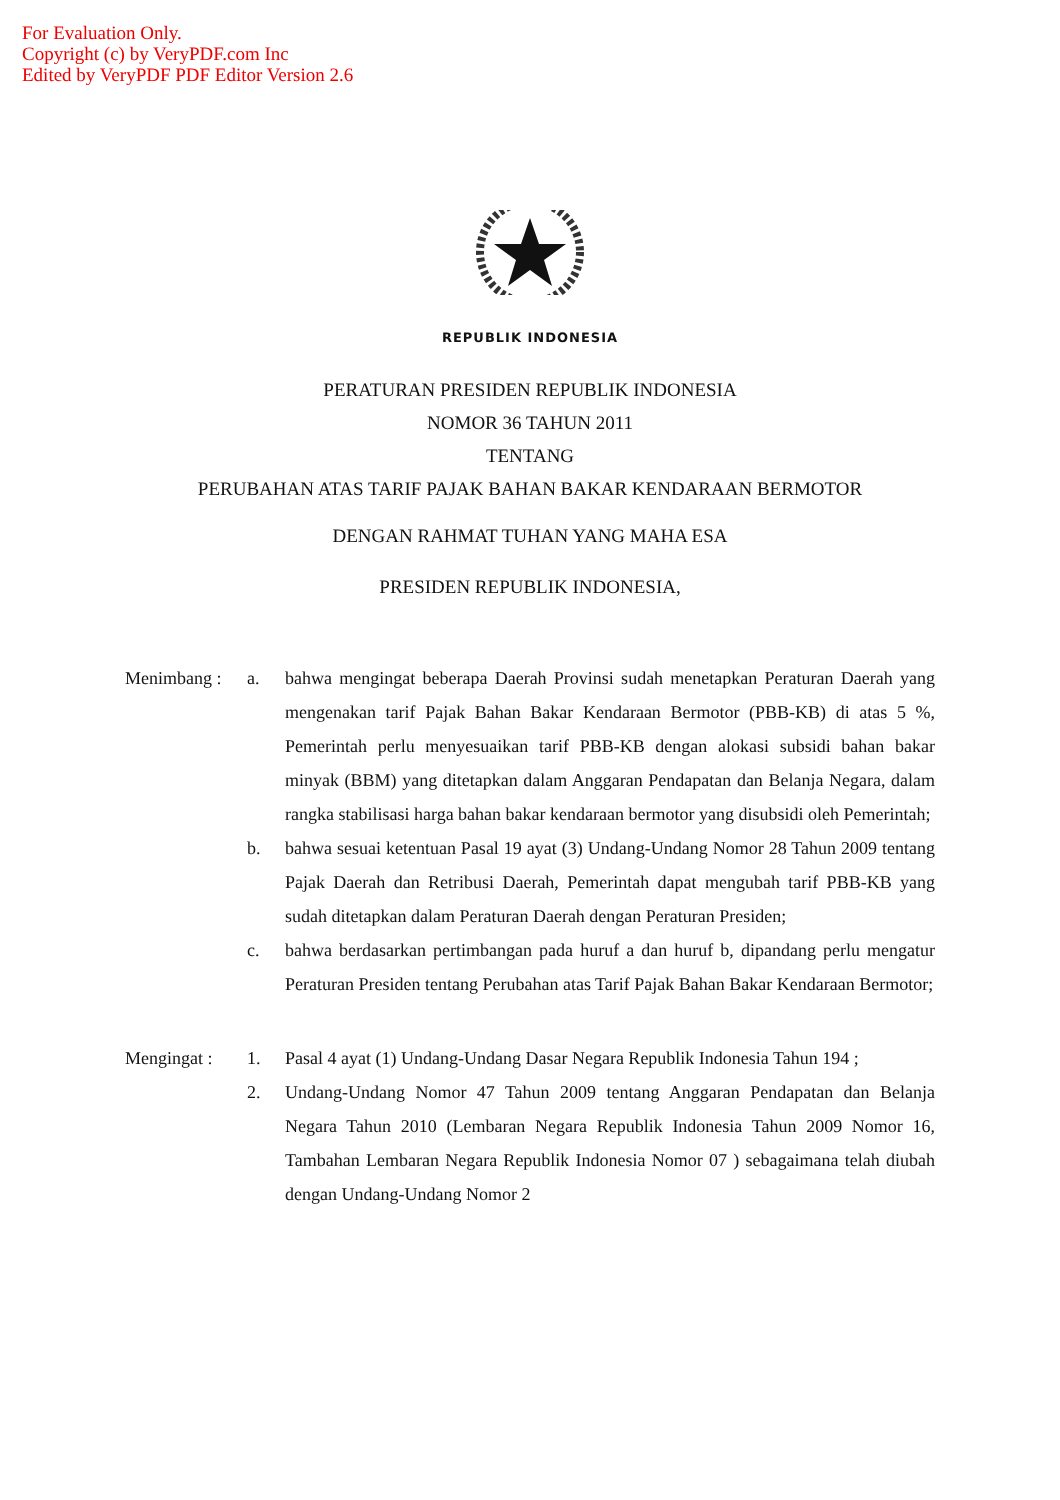For Evaluation Only.
Copyright (c) by VeryPDF.com Inc
Edited by VeryPDF PDF Editor Version 2.6
REPUBLIK INDONESIA
PERATURAN PRESIDEN REPUBLIK INDONESIA
NOMOR 36 TAHUN 2011
TENTANG
PERUBAHAN ATAS TARIF PAJAK BAHAN BAKAR KENDARAAN BERMOTOR
DENGAN RAHMAT TUHAN YANG MAHA ESA
PRESIDEN REPUBLIK INDONESIA,
Menimbang : a. bahwa mengingat beberapa Daerah Provinsi sudah menetapkan Peraturan Daerah yang mengenakan tarif Pajak Bahan Bakar Kendaraan Bermotor (PBB-KB) di atas 5 %, Pemerintah perlu menyesuaikan tarif PBB-KB dengan alokasi subsidi bahan bakar minyak (BBM) yang ditetapkan dalam Anggaran Pendapatan dan Belanja Negara, dalam rangka stabilisasi harga bahan bakar kendaraan bermotor yang disubsidi oleh Pemerintah;
b. bahwa sesuai ketentuan Pasal 19 ayat (3) Undang-Undang Nomor 28 Tahun 2009 tentang Pajak Daerah dan Retribusi Daerah, Pemerintah dapat mengubah tarif PBB-KB yang sudah ditetapkan dalam Peraturan Daerah dengan Peraturan Presiden;
c. bahwa berdasarkan pertimbangan pada huruf a dan huruf b, dipandang perlu mengatur Peraturan Presiden tentang Perubahan atas Tarif Pajak Bahan Bakar Kendaraan Bermotor;
Mengingat : 1. Pasal 4 ayat (1) Undang-Undang Dasar Negara Republik Indonesia Tahun 194 ;
2. Undang-Undang Nomor 47 Tahun 2009 tentang Anggaran Pendapatan dan Belanja Negara Tahun 2010 (Lembaran Negara Republik Indonesia Tahun 2009 Nomor 16, Tambahan Lembaran Negara Republik Indonesia Nomor 07 ) sebagaimana telah diubah dengan Undang-Undang Nomor 2